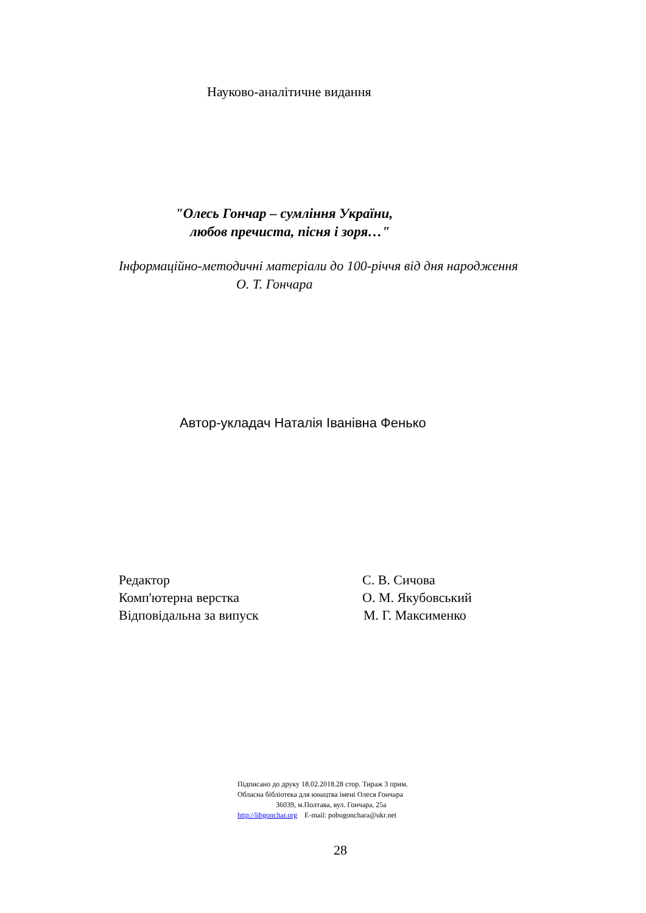Науково-аналітичне видання
"Олесь Гончар – сумління України,
любов пречиста, пісня і зоря…"
Інформаційно-методичні матеріали до 100-річчя від дня народження
О. Т. Гончара
Автор-укладач Наталія Іванівна Фенько
Редактор С. В. Сичова
Комп'ютерна верстка О. М. Якубовський
Відповідальна за випуск М. Г. Максименко
Підписано до друку 18.02.2018.28 стор. Тираж 3 прим.
Обласна бібліотека для юнацтва імені Олеся Гончара
36039, м.Полтава, вул. Гончара, 25а
http://libgonchar.org E-mail: pobugonchara@ukr.net
28